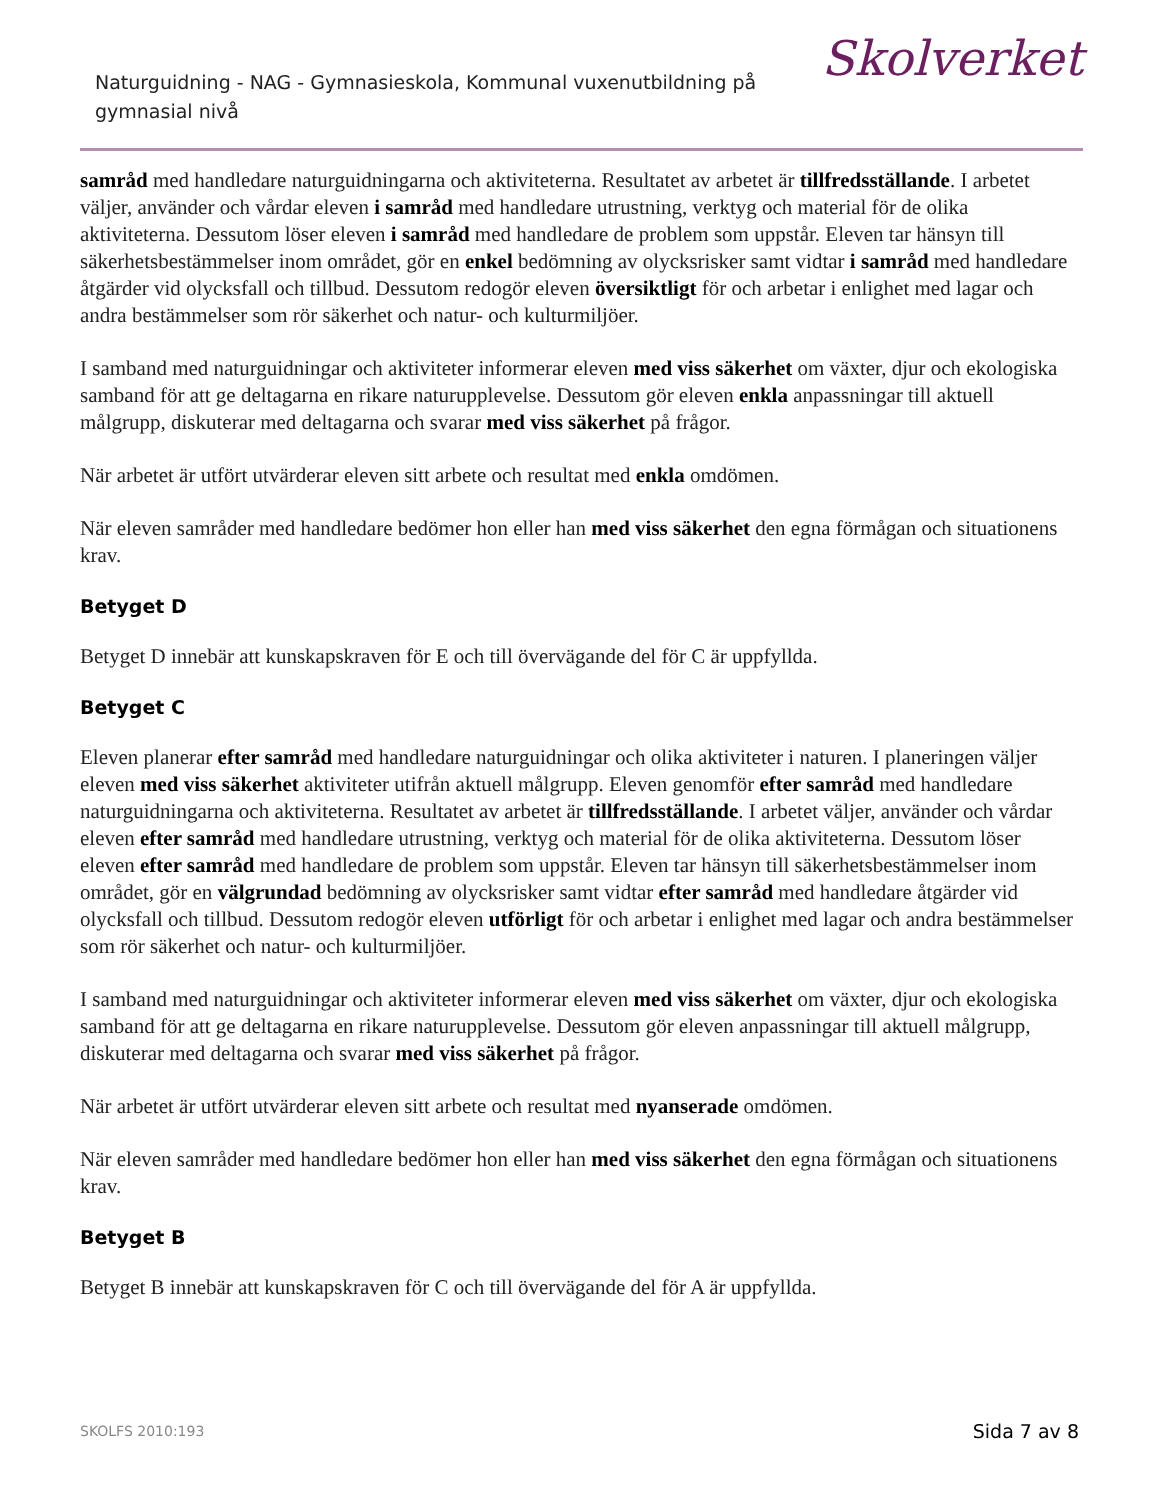Naturguidning - NAG - Gymnasieskola, Kommunal vuxenutbildning på gymnasial nivå
Skolverket
samråd med handledare naturguidningarna och aktiviteterna. Resultatet av arbetet är tillfredsställande. I arbetet väljer, använder och vårdar eleven i samråd med handledare utrustning, verktyg och material för de olika aktiviteterna. Dessutom löser eleven i samråd med handledare de problem som uppstår. Eleven tar hänsyn till säkerhetsbestämmelser inom området, gör en enkel bedömning av olycksrisker samt vidtar i samråd med handledare åtgärder vid olycksfall och tillbud. Dessutom redogör eleven översiktligt för och arbetar i enlighet med lagar och andra bestämmelser som rör säkerhet och natur- och kulturmiljöer.
I samband med naturguidningar och aktiviteter informerar eleven med viss säkerhet om växter, djur och ekologiska samband för att ge deltagarna en rikare naturupplevelse. Dessutom gör eleven enkla anpassningar till aktuell målgrupp, diskuterar med deltagarna och svarar med viss säkerhet på frågor.
När arbetet är utfört utvärderar eleven sitt arbete och resultat med enkla omdömen.
När eleven samråder med handledare bedömer hon eller han med viss säkerhet den egna förmågan och situationens krav.
Betyget D
Betyget D innebär att kunskapskraven för E och till övervägande del för C är uppfyllda.
Betyget C
Eleven planerar efter samråd med handledare naturguidningar och olika aktiviteter i naturen. I planeringen väljer eleven med viss säkerhet aktiviteter utifrån aktuell målgrupp. Eleven genomför efter samråd med handledare naturguidningarna och aktiviteterna. Resultatet av arbetet är tillfredsställande. I arbetet väljer, använder och vårdar eleven efter samråd med handledare utrustning, verktyg och material för de olika aktiviteterna. Dessutom löser eleven efter samråd med handledare de problem som uppstår. Eleven tar hänsyn till säkerhetsbestämmelser inom området, gör en välgrundad bedömning av olycksrisker samt vidtar efter samråd med handledare åtgärder vid olycksfall och tillbud. Dessutom redogör eleven utförligt för och arbetar i enlighet med lagar och andra bestämmelser som rör säkerhet och natur- och kulturmiljöer.
I samband med naturguidningar och aktiviteter informerar eleven med viss säkerhet om växter, djur och ekologiska samband för att ge deltagarna en rikare naturupplevelse. Dessutom gör eleven anpassningar till aktuell målgrupp, diskuterar med deltagarna och svarar med viss säkerhet på frågor.
När arbetet är utfört utvärderar eleven sitt arbete och resultat med nyanserade omdömen.
När eleven samråder med handledare bedömer hon eller han med viss säkerhet den egna förmågan och situationens krav.
Betyget B
Betyget B innebär att kunskapskraven för C och till övervägande del för A är uppfyllda.
SKOLFS 2010:193 Sida 7 av 8